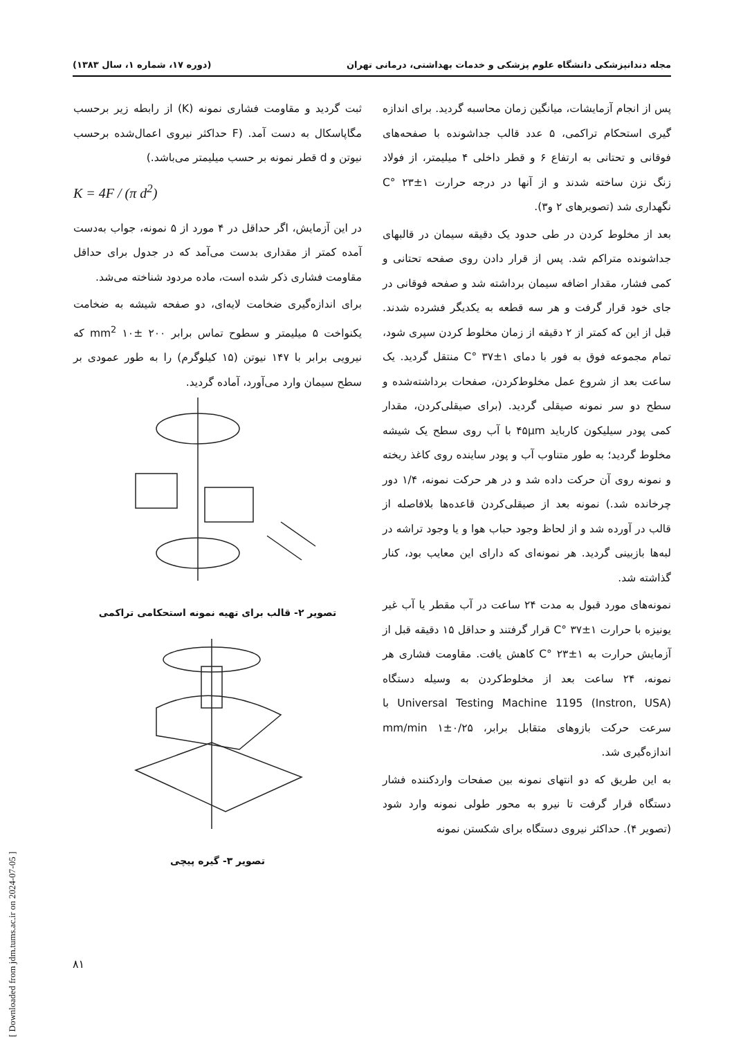[ Downloaded from jdm.tums.ac.ir on 2024-07-05 ]
مجله دندانپزشکی دانشگاه علوم پزشکی و خدمات بهداشتی، درمانی تهران (دوره ۱۷، شماره ۱، سال ۱۳۸۳)
پس از انجام آزمایشات، میانگین زمان محاسبه گردید. برای اندازه گیری استحکام تراکمی، ۵ عدد قالب جداشونده با صفحه‌های فوقانی و تحتانی به ارتفاع ۶ و قطر داخلی ۴ میلیمتر، از فولاد زنگ نزن ساخته شدند و از آنها در درجه حرارت ۱±۲۳ °C نگهداری شد (تصویرهای ۲ و۳).
بعد از مخلوط کردن در طی حدود یک دقیقه سیمان در قالبهای جداشونده متراکم شد. پس از قرار دادن روی صفحه تحتانی و کمی فشار، مقدار اضافه سیمان برداشته شد و صفحه فوقانی در جای خود قرار گرفت و هر سه قطعه به یکدیگر فشرده شدند. قبل از این که کمتر از ۲ دقیقه از زمان مخلوط کردن سپری شود، تمام مجموعه فوق به فور با دمای ۱±۳۷ °C منتقل گردید. یک ساعت بعد از شروع عمل مخلوط‌کردن، صفحات برداشته‌شده و سطح دو سر نمونه صیقلی گردید. (برای صیقلی‌کردن، مقدار کمی پودر سیلیکون کاربايد ۴۵μm با آب روی سطح یک شیشه مخلوط گردید؛ به طور متناوب آب و پودر ساینده روی کاغذ ریخته و نمونه روی آن حرکت داده شد و در هر حرکت نمونه، ۱/۴ دور چرخانده شد.) نمونه بعد از صیقلی‌کردن قاعده‌ها بلافاصله از قالب در آورده شد و از لحاظ وجود حباب هوا و یا وجود تراشه در لبه‌ها بازبینی گردید. هر نمونه‌ای که دارای این معایب بود، کنار گذاشته شد.
نمونه‌های مورد قبول به مدت ۲۴ ساعت در آب مقطر یا آب غیر یونیزه با حرارت ۱±۳۷ °C قرار گرفتند و حداقل ۱۵ دقیقه قبل از آزمایش حرارت به ۱±۲۳ °C کاهش یافت. مقاومت فشاری هر نمونه، ۲۴ ساعت بعد از مخلوط‌کردن به وسیله دستگاه Universal Testing Machine 1195 (Instron, USA) با سرعت حرکت بازوهای متقابل برابر، ۰/۲۵±۱ mm/min اندازه‌گیری شد.
به این طریق که دو انتهای نمونه بین صفحات واردکننده فشار دستگاه قرار گرفت تا نیرو به محور طولی نمونه وارد شود (تصویر ۴). حداکثر نیروی دستگاه برای شکستن نمونه
ثبت گردید و مقاومت فشاری نمونه (K) از رابطه زیر برحسب مگاپاسکال به دست آمد. (F حداکثر نیروی اعمال‌شده برحسب نیوتن و d قطر نمونه بر حسب میلیمتر می‌باشد.)
K = 4F / (π d<sup>2</sup>)
در این آزمایش، اگر حداقل در ۴ مورد از ۵ نمونه، جواب به‌دست آمده کمتر از مقداری بدست می‌آمد که در جدول برای حداقل مقاومت فشاری ذکر شده است، ماده مردود شناخته می‌شد.
برای اندازه‌گیری ضخامت لایه‌ای، دو صفحه شیشه به ضخامت یکنواخت ۵ میلیمتر و سطوح تماس برابر ۲۰۰ ±۱۰ mm<sup>2</sup> که نیرویی برابر با ۱۴۷ نیوتن (۱۵ کیلوگرم) را به طور عمودی بر سطح سیمان وارد می‌آورد، آماده گردید.
تصویر ۲- قالب برای تهیه نمونه استحکامی تراکمی
تصویر ۳- گیره پیچی
۸۱